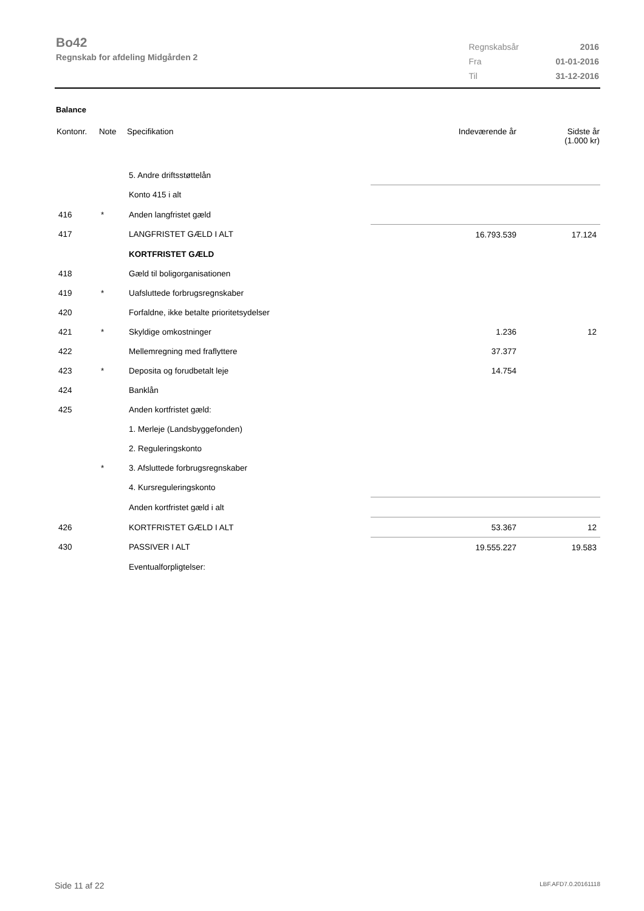Bo42
Regnskab for afdeling Midgården 2
| Regnskabsår | 2016 |
| Fra | 01-01-2016 |
| Til | 31-12-2016 |
Balance
| Kontonr. | Note | Specifikation | Indeværende år | Sidste år (1.000 kr) |
| --- | --- | --- | --- | --- |
| | | 5. Andre driftsstøttelån | | |
| | | Konto 415 i alt | | |
| 416 | * | Anden langfristet gæld | | |
| 417 | | LANGFRISTET GÆLD I ALT | 16.793.539 | 17.124 |
| | | KORTFRISTET GÆLD | | |
| 418 | | Gæld til boligorganisationen | | |
| 419 | * | Uafsluttede forbrugsregnskaber | | |
| 420 | | Forfaldne, ikke betalte prioritetsydelser | | |
| 421 | * | Skyldige omkostninger | 1.236 | 12 |
| 422 | | Mellemregning med fraflyttere | 37.377 | |
| 423 | * | Deposita og forudbetalt leje | 14.754 | |
| 424 | | Banklån | | |
| 425 | | Anden kortfristet gæld: | | |
| | | 1. Merleje (Landsbyggefonden) | | |
| | | 2. Reguleringskonto | | |
| | * | 3. Afsluttede forbrugsregnskaber | | |
| | | 4. Kursreguleringskonto | | |
| | | Anden kortfristet gæld i alt | | |
| 426 | | KORTFRISTET GÆLD I ALT | 53.367 | 12 |
| 430 | | PASSIVER I ALT | 19.555.227 | 19.583 |
| | | Eventualforpligtelser: | | |
Side 11 af 22 LBF.AFD7.0.20161118